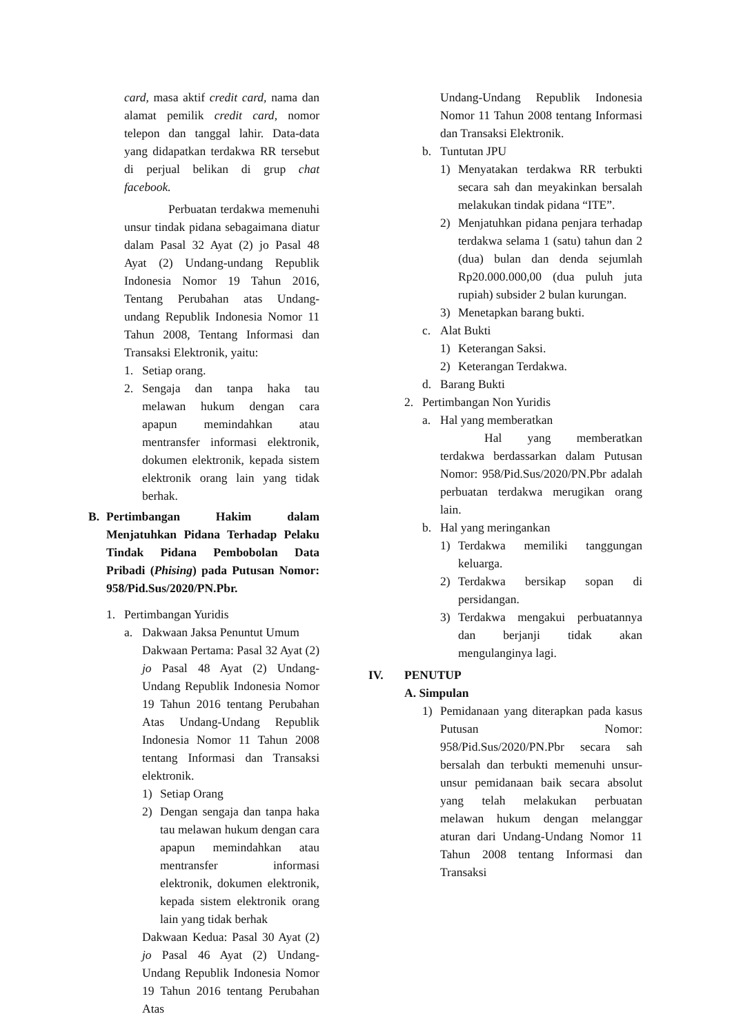card, masa aktif credit card, nama dan alamat pemilik credit card, nomor telepon dan tanggal lahir. Data-data yang didapatkan terdakwa RR tersebut di perjual belikan di grup chat facebook.
Perbuatan terdakwa memenuhi unsur tindak pidana sebagaimana diatur dalam Pasal 32 Ayat (2) jo Pasal 48 Ayat (2) Undang-undang Republik Indonesia Nomor 19 Tahun 2016, Tentang Perubahan atas Undang-undang Republik Indonesia Nomor 11 Tahun 2008, Tentang Informasi dan Transaksi Elektronik, yaitu:
1. Setiap orang.
2. Sengaja dan tanpa haka tau melawan hukum dengan cara apapun memindahkan atau mentransfer informasi elektronik, dokumen elektronik, kepada sistem elektronik orang lain yang tidak berhak.
B. Pertimbangan Hakim dalam Menjatuhkan Pidana Terhadap Pelaku Tindak Pidana Pembobolan Data Pribadi (Phising) pada Putusan Nomor: 958/Pid.Sus/2020/PN.Pbr.
1. Pertimbangan Yuridis
a. Dakwaan Jaksa Penuntut Umum
Dakwaan Pertama: Pasal 32 Ayat (2) jo Pasal 48 Ayat (2) Undang-Undang Republik Indonesia Nomor 19 Tahun 2016 tentang Perubahan Atas Undang-Undang Republik Indonesia Nomor 11 Tahun 2008 tentang Informasi dan Transaksi elektronik.
1) Setiap Orang
2) Dengan sengaja dan tanpa haka tau melawan hukum dengan cara apapun memindahkan atau mentransfer informasi elektronik, dokumen elektronik, kepada sistem elektronik orang lain yang tidak berhak
Dakwaan Kedua: Pasal 30 Ayat (2) jo Pasal 46 Ayat (2) Undang-Undang Republik Indonesia Nomor 19 Tahun 2016 tentang Perubahan Atas
Undang-Undang Republik Indonesia Nomor 11 Tahun 2008 tentang Informasi dan Transaksi Elektronik.
b. Tuntutan JPU
1) Menyatakan terdakwa RR terbukti secara sah dan meyakinkan bersalah melakukan tindak pidana “ITE”.
2) Menjatuhkan pidana penjara terhadap terdakwa selama 1 (satu) tahun dan 2 (dua) bulan dan denda sejumlah Rp20.000.000,00 (dua puluh juta rupiah) subsider 2 bulan kurungan.
3) Menetapkan barang bukti.
c. Alat Bukti
1) Keterangan Saksi.
2) Keterangan Terdakwa.
d. Barang Bukti
2. Pertimbangan Non Yuridis
a. Hal yang memberatkan
Hal yang memberatkan terdakwa berdassarkan dalam Putusan Nomor: 958/Pid.Sus/2020/PN.Pbr adalah perbuatan terdakwa merugikan orang lain.
b. Hal yang meringankan
1) Terdakwa memiliki tanggungan keluarga.
2) Terdakwa bersikap sopan di persidangan.
3) Terdakwa mengakui perbuatannya dan berjanji tidak akan mengulanginya lagi.
IV. PENUTUP
A. Simpulan
1) Pemidanaan yang diterapkan pada kasus Putusan Nomor: 958/Pid.Sus/2020/PN.Pbr secara sah bersalah dan terbukti memenuhi unsur-unsur pemidanaan baik secara absolut yang telah melakukan perbuatan melawan hukum dengan melanggar aturan dari Undang-Undang Nomor 11 Tahun 2008 tentang Informasi dan Transaksi